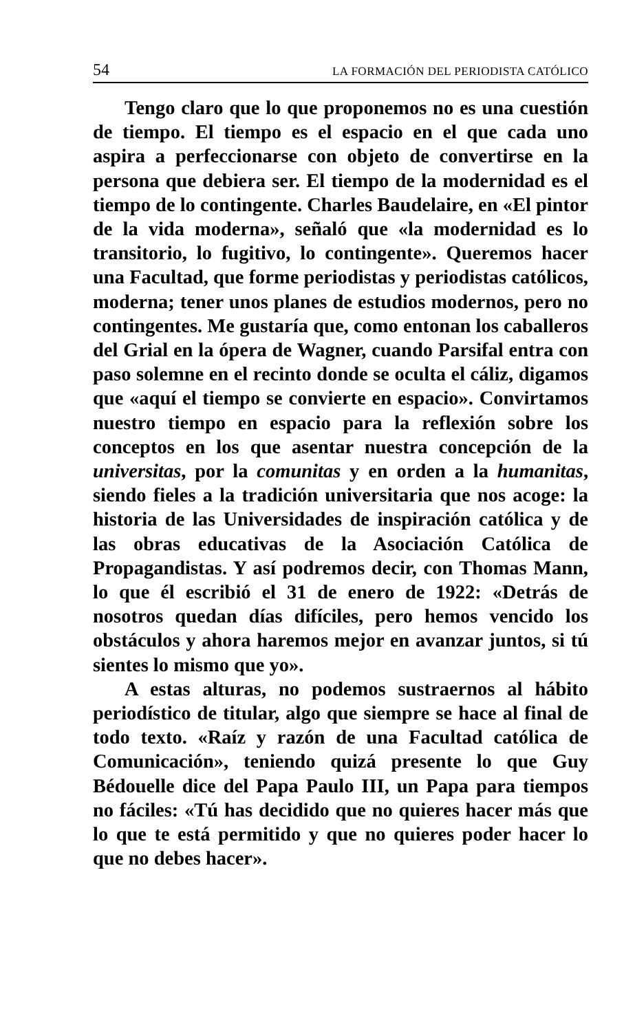54 LA FORMACIÓN DEL PERIODISTA CATÓLICO
Tengo claro que lo que proponemos no es una cuestión de tiempo. El tiempo es el espacio en el que cada uno aspira a perfeccionarse con objeto de convertirse en la persona que debiera ser. El tiempo de la modernidad es el tiempo de lo contingente. Charles Baudelaire, en «El pintor de la vida moderna», señaló que «la modernidad es lo transitorio, lo fugitivo, lo contingente». Queremos hacer una Facultad, que forme periodistas y periodistas católicos, moderna; tener unos planes de estudios modernos, pero no contingentes. Me gustaría que, como entonan los caballeros del Grial en la ópera de Wagner, cuando Parsifal entra con paso solemne en el recinto donde se oculta el cáliz, digamos que «aquí el tiempo se convierte en espacio». Convirtamos nuestro tiempo en espacio para la reflexión sobre los conceptos en los que asentar nuestra concepción de la universitas, por la comunitas y en orden a la humanitas, siendo fieles a la tradición universitaria que nos acoge: la historia de las Universidades de inspiración católica y de las obras educativas de la Asociación Católica de Propagandistas. Y así podremos decir, con Thomas Mann, lo que él escribió el 31 de enero de 1922: «Detrás de nosotros quedan días difíciles, pero hemos vencido los obstáculos y ahora haremos mejor en avanzar juntos, si tú sientes lo mismo que yo».
A estas alturas, no podemos sustraernos al hábito periodístico de titular, algo que siempre se hace al final de todo texto. «Raíz y razón de una Facultad católica de Comunicación», teniendo quizá presente lo que Guy Bédouelle dice del Papa Paulo III, un Papa para tiempos no fáciles: «Tú has decidido que no quieres hacer más que lo que te está permitido y que no quieres poder hacer lo que no debes hacer».